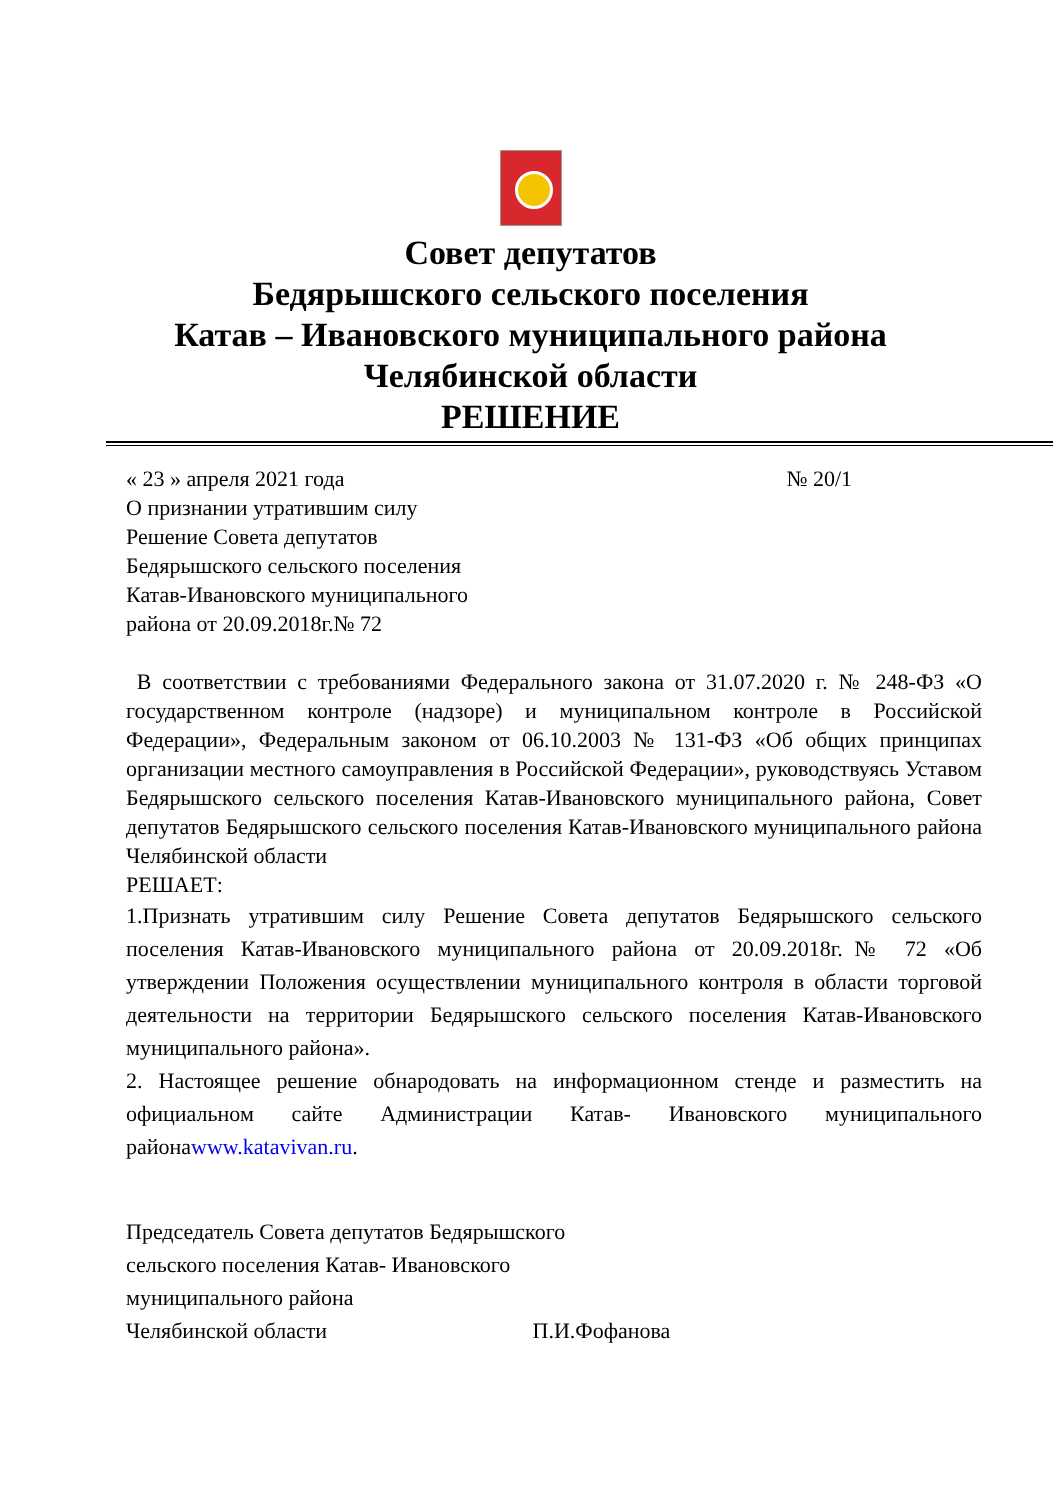Совет депутатов
Бедярышского сельского поселения
Катав – Ивановского муниципального района
Челябинской области
РЕШЕНИЕ
« 23 » апреля 2021 года № 20/1
О признании утратившим силу
Решение Совета депутатов
Бедярышского сельского поселения
Катав-Ивановского муниципального
района от 20.09.2018г.№ 72
В соответствии с требованиями Федерального закона от 31.07.2020 г. № 248-ФЗ «О государственном контроле (надзоре) и муниципальном контроле в Российской Федерации», Федеральным законом от 06.10.2003 № 131-ФЗ «Об общих принципах организации местного самоуправления в Российской Федерации», руководствуясь Уставом Бедярышского сельского поселения Катав-Ивановского муниципального района, Совет депутатов Бедярышского сельского поселения Катав-Ивановского муниципального района Челябинской области
РЕШАЕТ:
1.Признать утратившим силу Решение Совета депутатов Бедярышского сельского поселения Катав-Ивановского муниципального района от 20.09.2018г.№ 72 «Об утверждении Положения осуществлении муниципального контроля в области торговой деятельности на территории Бедярышского сельского поселения Катав-Ивановского муниципального района».
2. Настоящее решение обнародовать на информационном стенде и разместить на официальном сайте Администрации Катав- Ивановского муниципального районаwww.katavivan.ru.
Председатель Совета депутатов Бедярышского
сельского поселения Катав- Ивановского
муниципального района
Челябинской области П.И.Фофанова